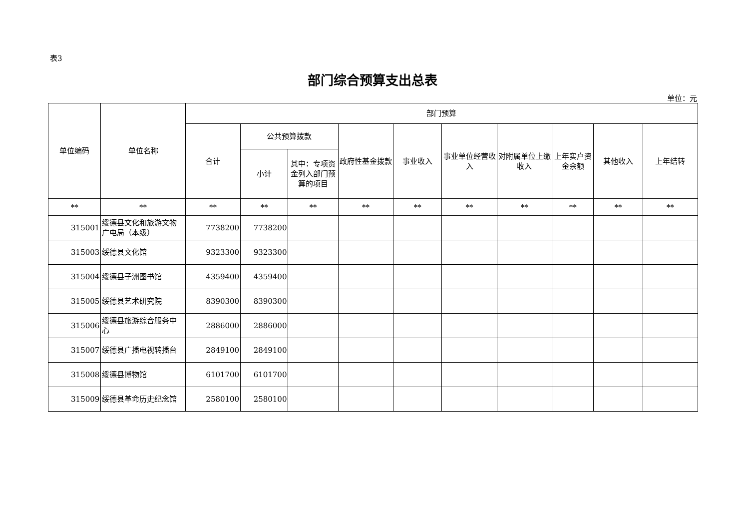表3
部门综合预算支出总表
单位：元
| 单位编码 | 单位名称 | 部门预算 | | | | | | | | | |
| --- | --- | --- | --- | --- | --- | --- | --- | --- | --- | --- | --- |
| | | 合计 | 公共预算拨款 | | 政府性基金拨款 | 事业收入 | 事业单位经营收入 | 对附属单位上缴收入 | 上年实户资金余额 | 其他收入 | 上年结转 |
| | | | 小计 | 其中：专项资金列入部门预算的项目 | | | | | | | |
| ** | ** | ** | ** | ** | ** | ** | ** | ** | ** | ** | ** |
| 315001 | 绥德县文化和旅游文物广电局（本级） | 7738200 | 7738200 | | | | | | | | |
| 315003 | 绥德县文化馆 | 9323300 | 9323300 | | | | | | | | |
| 315004 | 绥德县子洲图书馆 | 4359400 | 4359400 | | | | | | | | |
| 315005 | 绥德县艺术研究院 | 8390300 | 8390300 | | | | | | | | |
| 315006 | 绥德县旅游综合服务中心 | 2886000 | 2886000 | | | | | | | | |
| 315007 | 绥德县广播电视转播台 | 2849100 | 2849100 | | | | | | | | |
| 315008 | 绥德县博物馆 | 6101700 | 6101700 | | | | | | | | |
| 315009 | 绥德县革命历史纪念馆 | 2580100 | 2580100 | | | | | | | | |